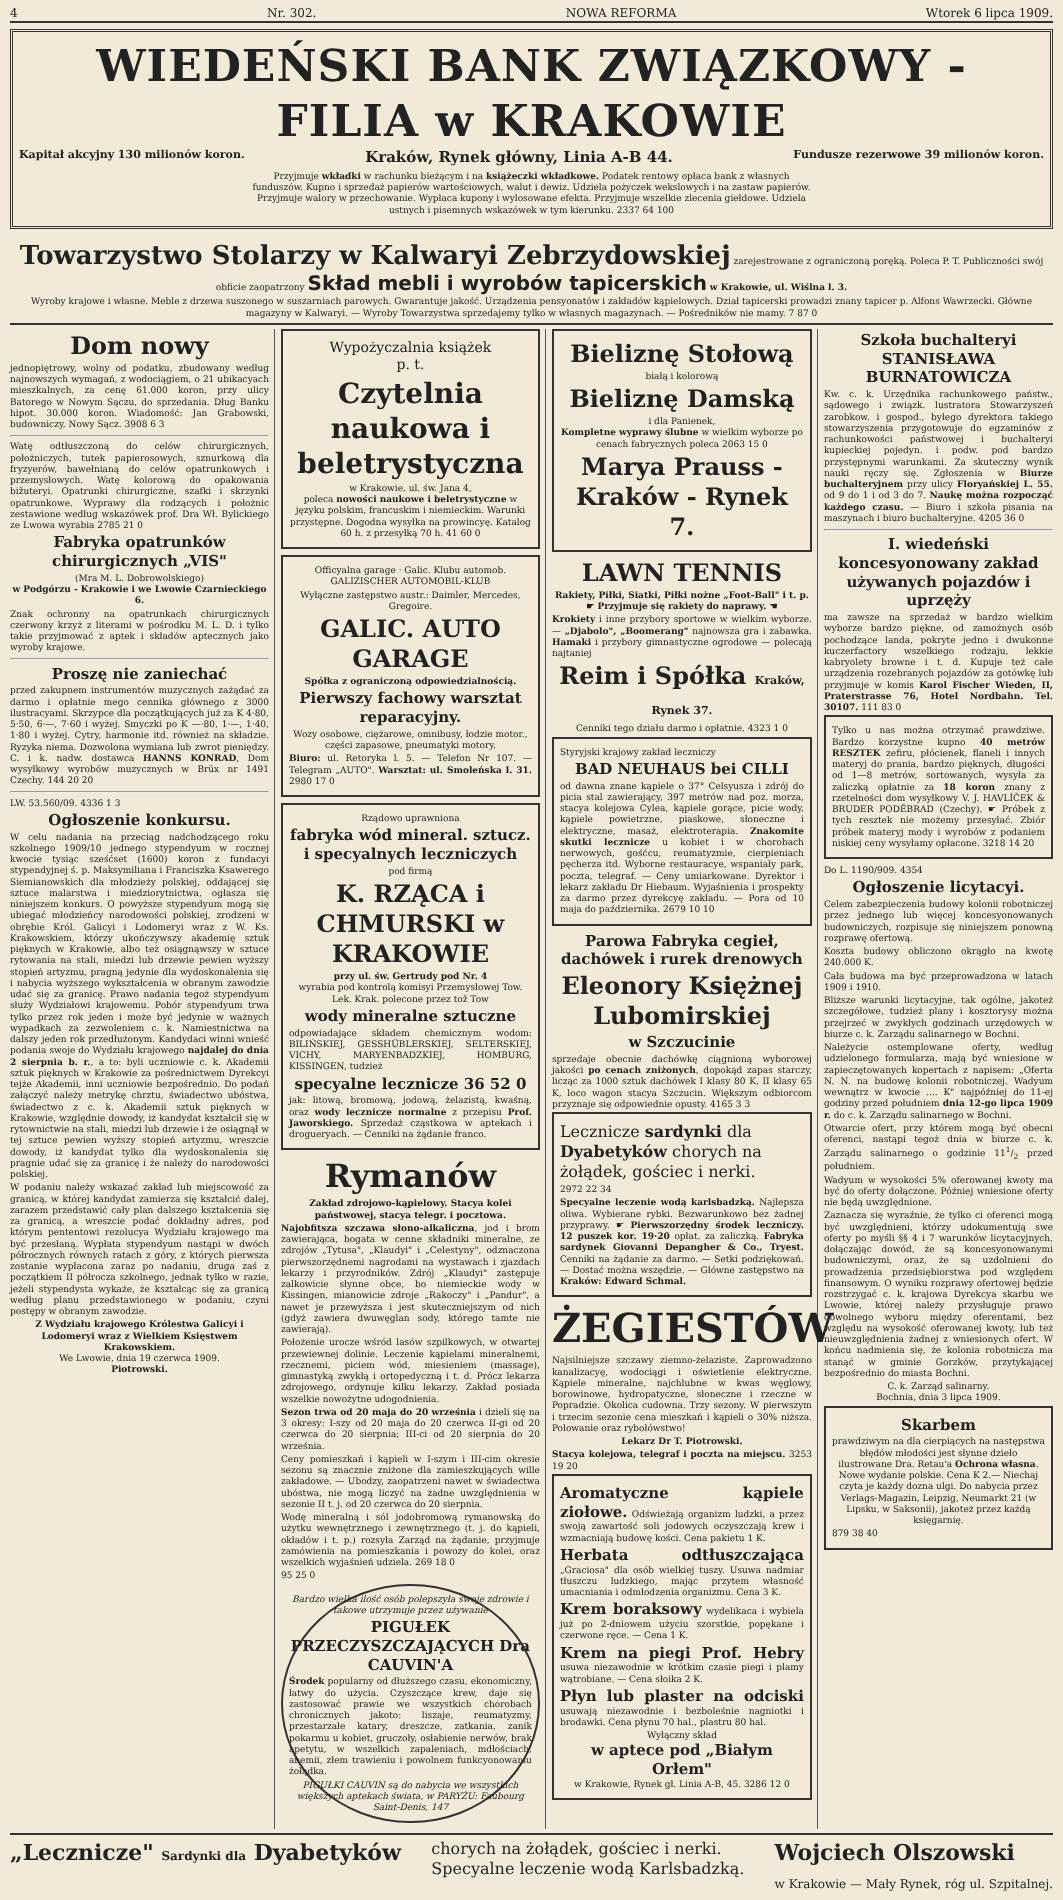4 Nr. 302. NOWA REFORMA Wtorek 6 lipca 1909.
WIEDEŃSKI BANK ZWIĄZKOWY - FILIA w KRAKOWIE
Kapitał akcyjny 130 milionów koron. Kraków, Rynek główny, Linia A-B 44. Fundusze rezerwowe 39 milionów koron.
Przyjmuje wkładki w rachunku bieżącym i na książeczki wkładkowe. Podatek rentowy opłaca bank z własnych funduszów. Kupno i sprzedaż papierów wartościowych, walut i dewiz. Udziela pożyczek wekslowych i na zastaw papierów. Przyjmuje walory w przechowanie. Wypłaca kupony i wylosowane efekta. Przyjmuje wszelkie zlecenia giełdowe. Udziela ustnych i pisemnych wskazówek w tym kierunku. 2337 64 100
Towarzystwo Stolarzy w Kalwaryi Zebrzydowskiej zarejestrowane z ograniczoną poręką. Poleca P. T. Publiczności swój obficie zaopatrzony Skład mebli i wyrobów tapicerskich w Krakowie, ul. Wiślna l. 3.
Wyroby krajowe i własne. Meble z drzewa suszonego w suszarniach parowych. Gwarantuje jakość. Urządzenia pensyonatów i zakładów kąpielowych. Dział tapicerski prowadzi znany tapicer p. Alfons Wawrzecki. Główne magazyny w Kalwaryi. — Wyroby Towarzystwa sprzedajemy tylko w własnych magazynach. — Pośredników nie mamy. 7 87 0
Dom nowy
jednopiętrowy, wolny od podatku, zbudowany według najnowszych wymagań, z wodociągiem, o 21 ubikacyach mieszkalnych, za cenę 61.000 koron, przy ulicy Batorego w Nowym Sączu, do sprzedania. Dług Banku hipot. 30.000 koron. Wiadomość: Jan Grabowski, budowniczy, Nowy Sącz. 3908 6 3
Watę odtłuszczoną do celów chirurgicznych, położniczych, tutek papierosowych, sznurkową dla fryzyerów, bawełnianą do celów opatrunkowych i przemysłowych. Watę kolorową do opakowania bižuteryi. Opatrunki chirurgiczne, szafki i skrzynki opatrunkowe. Wyprawy dla rodzących i położnic zestawione według wskazówek prof. Dra Wł. Bylickiego ze Lwowa wyrabia 2785 21 0
Fabryka opatrunków chirurgicznych „VIS"
(Mra M. L. Dobrowolskiego)
w Podgórzu - Krakowie i we Lwowie Czarnieckiego 6.
Znak ochronny na opatrunkach chirurgicznych czerwony krzyż z literami w pośrodku M. L. D. i tylko takie przyjmować z aptek i składów aptecznych jako wyroby krajowe.
Proszę nie zaniechać
przed zakupnem instrumentów muzycznych zażądać za darmo i opłatnie mego cennika głównego z 3000 ilustracyami. Skrzypce dla początkujących już za K 4·80, 5·50, 6·—, 7·60 i wyżej. Smyczki po K —·80, 1·—, 1·40, 1·80 i wyżej. Cytry, harmonie itd. również na składzie. Ryzyka niema. Dozwolona wymiana lub zwrot pieniędzy. C. i k. nadw. dostawca HANNS KONRAD, Dom wysyłkowy wyrobów muzycznych w Brüx nr 1491 Czechy. 144 20 20
LW. 53.560/09. 4336 1 3
Ogłoszenie konkursu.
W celu nadania na przeciąg nadchodzącego roku szkolnego 1909/10 jednego stypendyum w rocznej kwocie tysiąc sześćset (1600) koron z fundacyi stypendyjnej ś. p. Maksymiliana i Franciszka Ksawerego Siemianowskich dla młodzieży polskiej, oddającej się sztuce malarstwa i miedziorytnictwa, ogłasza się niniejszem konkurs. O powyższe stypendyum mogą się ubiegać młodzieńcy narodowości polskiej, zrodzeni w obrębie Król. Galicyi i Lodomeryi wraz z W. Ks. Krakowskiem, którzy ukończywszy akademię sztuk pięknych w Krakowie, albo też osiągnąwszy w sztuce rytowania na stali, miedzi lub drzewie pewien wyższy stopień artyzmu, pragną jedynie dla wydoskonalenia się i nabycia wyższego wykształcenia w obranym zawodzie udać się za granicę. Prawo nadania tegoż stypendyum służy Wydziałowi krajowemu. Pobór stypendyum trwa tylko przez rok jeden i może być jedynie w ważnych wypadkach za zezwoleniem c. k. Namiestnictwa na dalszy jeden rok przedłużonym. Kandydaci winni wnieść podania swoje do Wydziału krajowego najdalej do dnia 2 sierpnia b. r., a to: byli uczniowie c. k. Akademii sztuk pięknych w Krakowie za pośrednictwem Dyrekcyi tejże Akademii, inni uczniowie bezpośrednio. Do podań załączyć należy metrykę chrztu, świadectwo ubóstwa, świadectwo z c. k. Akademii sztuk pięknych w Krakowie, względnie dowody, iż kandydat kształcił się w rytownictwie na stali, miedzi lub drzewie i że osiągnął w tej sztuce pewien wyższy stopień artyzmu, wreszcie dowody, iż kandydat tylko dla wydoskonalenia się pragnie udać się za granicę i że należy do narodowości polskiej.
W podaniu należy wskazać zakład lub miejscowość za granicą, w której kandydat zamierza się kształcić dalej, zarazem przedstawić cały plan dalszego kształcenia się za granicą, a wreszcie podać dokładny adres, pod którym pententowi rezolucya Wydziału krajowego ma być przesłaną. Wypłata stypendyum nastąpi w dwóch półrocznych równych ratach z góry, z których pierwsza zostanie wypłacona zaraz po nadaniu, druga zaś z początkiem II półrocza szkolnego, jednak tylko w razie, jeżeli stypendysta wykaże, że kształcąc się za granicą według planu przedstawionego w podaniu, czyni postępy w obranym zawodzie.
Z Wydziału krajowego Królestwa Galicyi i Lodomeryi wraz z Wielkiem Księstwem Krakowskiem.
We Lwowie, dnia 19 czerwca 1909.
Piotrowski.
Wypożyczalnia książek
p. t.
Czytelnia naukowa i beletrystyczna
w Krakowie, ul. św. Jana 4,
poleca nowości naukowe i beletrystyczne w języku polskim, francuskim i niemieckim. Warunki przystępne. Dogodna wysyłka na prowincyę. Katalog 60 h. z przesyłką 70 h. 41 60 0
Officyalna garage · Galic. Klubu automob.
GALIZISCHER AUTOMOBIL-KLUB
Wyłączne zastępstwo austr.: Daimler, Mercedes, Gregoire.
GALIC. AUTO GARAGE
Spółka z ograniczoną odpowiedzialnością.
Pierwszy fachowy warsztat reparacyjny.
Wozy osobowe, ciężarowe, omnibusy, łodzie motor., części zapasowe, pneumatyki motory.
Biuro: ul. Retoryka l. 5. — Telefon Nr 107. — Telegram „AUTO". Warsztat: ul. Smoleńska l. 31. 2980 17 0
Rządowo uprawniona
fabryka wód mineral. sztucz. i specyalnych leczniczych
pod firmą
K. RZĄCA i CHMURSKI w KRAKOWIE
przy ul. św. Gertrudy pod Nr. 4
wyrabia pod kontrolą komisyi Przemysłowej Tow. Lek. Krak. polecone przez tož Tow
wody mineralne sztuczne
odpowiadające składem chemicznym wodom: BILIŃSKIEJ, GESSHÜBLERSKIEJ, SELTERSKIEJ, VICHY, MARYENBADZKIEJ, HOMBURG, KISSINGEN, tudzież
specyalne lecznicze 36 52 0
jak: litową, bromową, jodową, żelazistą, kwaśną, oraz wody lecznicze normalne z przepisu Prof. Jaworskiego. Sprzedaż cząstkowa w aptekach i drogueryach. — Cenniki na żądanie franco.
Rymanów
Zakład zdrojowo-kąpielowy. Stacya kolei państwowej, stacya telegr. i pocztowa.
Najobfitsza szczawa słono-alkaliczna, jod i brom zawierająca, bogata w cenne składniki mineralne, ze zdrojów „Tytusa", „Klaudyi" i „Celestyny", odznaczona pierwszorzędnemi nagrodami na wystawach i zjazdach lekarzy i przyrodników. Zdrój „Klaudyi" zastępuje zalkowicie słynne obce, bo niemieckie wody w Kissingen, mianowicie zdroje „Rakoczy" i „Pandur", a nawet je przewyższa i jest skuteczniejszym od nich (gdyż zawiera dwuwęglan sody, którego tamte nie zawierają).
Położenie urocze wśród lasów szpilkowych, w otwartej przewiewnej dolinie. Leczenie kąpielami mineralnemi, rzecznemi, piciem wód, miesieniem (massage), gimnastyką zwykłą i ortopedyczną i t. d. Prócz lekarza zdrojowego, ordynuje kilku lekarzy. Zakład posiada wszelkie nowożytne udogodnienia.
Sezon trwa od 20 maja do 20 września i dzieli się na 3 okresy: I-szy od 20 maja do 20 czerwca II-gi od 20 czerwca do 20 sierpnia; III-ci od 20 sierpnia do 20 września.
Ceny pomieszkań i kąpieli w I-szym i III-cim okresie sezonu są znacznie zniżone dla zamieszkujących wille zakładowe. — Ubodzy, zaopatrzeni nawet w świadectwa ubóstwa, nie mogą liczyć na żadne uwzględnienia w sezonie II t. j. od 20 czerwca do 20 sierpnia.
Wodę mineralną i sól jodobromową rymanowską do użytku wewnętrznego i zewnętrznego (t. j. do kąpieli, okładów i t. p.) rozsyła Zarząd na żądanie, przyjmuje zamówienia na pomieszkania i powozy do kolei, oraz wszelkich wyjaśnień udziela. 269 18 0
95 25 0
Bardzo wielka ilość osób polepszyła swoje zdrowie i takowe utrzymuje przez używanie
PIGUŁEK PRZECZYSZCZAJĄCYCH Dra CAUVIN'A
Środek popularny od dłuższego czasu, ekonomiczny, łatwy do użycia. Czyszczące krew, daje się zastosować prawie we wszystkich chorobach chronicznych jakoto: liszaje, reumatyzmy, przestarzałe katary, dreszcze, zatkania, zanik pokarmu u kobiet, gruczoły, osłabienie nerwów, brak apetytu, w wszelkich zapaleniach, mdłościach, anemii, złem trawieniu i powolnem funkcyonowaniu żołądka.
PIGUŁKI CAUVIN są do nabycia we wszystkich większych aptekach świata, w PARYŻU: Faubourg Saint-Denis, 147
Bieliznę Stołową
białą i kolorową
Bieliznę Damską
i dla Panienek,
Kompletne wyprawy ślubne w wielkim wyborze po cenach fabrycznych poleca 2063 15 0
Marya Prauss - Kraków - Rynek 7.
LAWN TENNIS
Rakiety, Piłki, Siatki, Piłki nożne „Foot-Ball" i t. p.
☛ Przyjmuje się rakiety do naprawy. ☚
Krokiety i inne przybory sportowe w wielkim wyborze. — „Djabolo", „Boomerang" najnowsza gra i zabawka. Hamaki i przybory gimnastyczne ogrodowe — polecają najtaniej
Reim i Spółka Kraków, Rynek 37.
Cenniki tego działu darmo i opłatnie. 4323 1 0
Styryjski krajowy zakład leczniczy
BAD NEUHAUS bei CILLI
od dawna znane kąpiele o 37° Celsyusza i zdrój do picia stal zawierający, 397 metrów nad poz. morza, stacya kolejowa Cylea, kąpiele gorące, picie wody, kąpiele powietrzne, piaskowe, słoneczne i elektryczne, masaż, elektroterapia. Znakomite skutki lecznicze u kobiet i w chorobach nerwowych, gośćcu, reumatyzmie, cierpieniach pęcherza itd. Wyborne restauracye, wspaniały park, poczta, telegraf. — Ceny umiarkowane. Dyrektor i lekarz zakładu Dr Hiebaum. Wyjaśnienia i prospekty za darmo przez dyrekcyę zakładu. — Pora od 10 maja do października. 2679 10 10
Parowa Fabryka cegieł, dachówek i rurek drenowych
Eleonory Księżnej Lubomirskiej
w Szczucinie
sprzedaje obecnie dachówkę ciągnioną wyborowej jakości po cenach zniżonych, dopokąd zapas starczy, licząc za 1000 sztuk dachówek I klasy 80 K, II klasy 65 K, loco wagon stacya Szczucin. Większym odbiorcom przyznaje się odpowiednie opusty. 4165 3 3
Lecznicze sardynki dla Dyabetyków chorych na żołądek, gościec i nerki.
2972 22 34
Specyalne leczenie wodą karlsbadzką. Najlepsza oliwa. Wybierane rybki. Bezwarunkowo bez żadnej przyprawy. ☛ Pierwszorzędny środek leczniczy. 12 puszek kor. 19·20 opłat. za zaliczką. Fabryka sardynek Giovanni Depangher & Co., Tryest. Cenniki na żądanie za darmo. — Setki podziękowań. — Dostać można wszędzie. — Główne zastępstwo na Kraków: Edward Schmal.
ŻEGIESTÓW
Najsilniejsze szczawy ziemno-żelaziste. Zaprowadzono kanalizacyę, wodociągi i oświetlenie elektryczne. Kąpiele mineralne, najchlubne w kwas węglowy, borowinowe, hydropatyczne, słoneczne i rzeczne w Popradzie. Okolica cudowna. Trzy sezony. W pierwszym i trzecim sezonie cena mieszkań i kąpieli o 30% niższa. Polowanie oraz rybołówstwo!
Lekarz Dr T. Piotrowski.
Stacya kolejowa, telegraf i poczta na miejscu. 3253 19 20
Aromatyczne kąpiele ziołowe. Odświeżają organizm ludzki, a przez swoją zawartość soli jodowych oczyszczają krew i wzmacniają budowę kości. Cena pakietu 1 K.
Herbata odtłuszczająca „Graciosa" dla osób wielkiej tuszy. Usuwa nadmiar tłuszczu ludzkiego, mając przytem własność umacniania i odmłodzenia organizmu. Cena 3 K.
Krem boraksowy wydelikaca i wybiela już po 2-dniowem użyciu szorstkie, popękane i czerwone ręce. — Cena 1 K.
Krem na piegi Prof. Hebry usuwa niezawodnie w krótkim czasie piegi i plamy wątrobiane. — Cena słoika 2 K.
Płyn lub plaster na odciski usuwają niezawodnie i bezboleśnie nagniotki i brodawki. Cena płynu 70 hal., plastru 80 hal.
Wyłączny skład
w aptece pod „Białym Orłem"
w Krakowie, Rynek gł. Linia A-B, 45. 3286 12 0
Szkoła buchalteryi STANISŁAWA BURNATOWICZA
Kw. c. k. Urzędnika rachunkowego państw., sądowego i związk. lustratora Stowarzyszeń zarobkow. i gospod., byłego dyrektora takiego stowarzyszenia przygotowuje do egzaminów z rachunkowości państwowej i buchalteryi kupieckiej pojedyn. i podw. pod bardzo przystępnymi warunkami. Za skuteczny wynik nauki ręczy się. Zgłoszenia w Biurze buchalteryjnem przy ulicy Floryańskiej L. 55. od 9 do 1 i od 3 do 7. Naukę można rozpocząć każdego czasu. — Biuro i szkoła pisania na maszynach i biuro buchalteryjne. 4205 36 0
I. wiedeński koncesyonowany zakład używanych pojazdów i uprzęży
ma zawsze na sprzedaż w bardzo wielkim wyborze bardzo piękne, od zamożnych osób pochodzące landa, pokryte jedno i dwukonne kuczerfactory wszelkiego rodzaju, lekkie kabryolety browne i t. d. Kupuje też całe urządzenia rozebranych pojazdów za gotówkę lub przyjmuje w komis Karol Fischer Wieden, II, Praterstrasse 76, Hotel Nordbahn. Tel. 30107. 111 83 0
Tylko u nas można otrzymać prawdziwe. Bardzo korzystne kupno 40 metrów RESZTEK zefiru, płócienek, flaneli i innych materyj do prania, bardzo pięknych, długości od 1—8 metrów, sortowanych, wysyła za zaliczką opłatnie za 18 koron znany z rzetelności dom wysyłkowy V. J. HAVLÍČEK & BRUDER PODĚBRAD (Czechy). ☛ Próbek z tych resztek nie możemy przesyłać. Zbiór próbek materyj mody i wyrobów z podaniem niskiej ceny wysyłamy opłacone. 3218 14 20
Do L. 1190/909. 4354
Ogłoszenie licytacyi.
Celem zabezpieczenia budowy kolonii robotniczej przez jednego lub więcej koncesyonowanych budowniczych, rozpisuje się niniejszem ponowną rozprawę ofertową.
Koszta budowy obliczono okrągło na kwotę 240.000 K.
Cała budowa ma być przeprowadzona w latach 1909 i 1910.
Bliższe warunki licytacyjne, tak ogólne, jakoteż szczegółowe, tudzież plany i kosztorysy można przejrzeć w zwykłych godzinach urzędowych w biurze c. k. Zarządu salinarnego w Bochni.
Należycie ostemplowane oferty, według udzielonego formularza, mają być wniesione w zapieczętowanych kopertach z napisem: „Oferta N. N. na budowę kolonii robotniczej. Wadyum wewnątrz w kwocie .... K" najpóźniej do 11-ej godziny przed południem dnia 12-go lipca 1909 r. do c. k. Zarządu salinarnego w Bochni.
Otwarcie ofert, przy którem mogą być obecni oferenci, nastąpi tegoż dnia w biurze c. k. Zarządu salinarnego o godzinie 111/2 przed południem.
Wadyum w wysokości 5% oferowanej kwoty ma być do oferty dołączone. Później wniesione oferty nie będą uwzględnione.
Zaznacza się wyraźnie, że tylko ci oferenci mogą być uwzględnieni, którzy udokumentują swe oferty po myśli §§ 4 i 7 warunków licytacyjnych, dołączając dowód, że są koncesyonowanymi budowniczymi, oraz, że są uzdolnieni do prowadzenia przedsiębiorstwa pod względem finansowym. O wyniku rozprawy ofertowej będzie rozstrzygać c. k. krajowa Dyrekcya skarbu we Lwowie, której należy przysługuje prawo dowolnego wyboru między oferentami, bez względu na wysokość oferowanej kwoty, lub też nieuwzględnienia żadnej z wniesionych ofert. W końcu nadmienia się, że kolonia robotnicza ma stanąć w gminie Gorzków, przytykającej bezpośrednio do miasta Bochni.
C. k. Zarząd salinarny.
Bochnia, dnia 3 lipca 1909.
Skarbem
prawdziwym na dla cierpiących na następstwa błędów młodości jest słynne dzieło ilustrowane Dra. Retau'a Ochrona własna. Nowe wydanie polskie. Cena K 2.— Niechaj czyta je każdy dozna ulgi. Do nabycia przez Verlags-Magazin, Leipzig, Neumarkt 21 (w Lipsku, w Saksonii), jakoteż przez każdą księgarnię.
879 38 40
„Lecznicze" Sardynki dla Dyabetyków chorych na żołądek, gościec i nerki.
Specyalne leczenie wodą Karlsbadzką. Wojciech Olszowski
w Krakowie — Mały Rynek, róg ul. Szpitalnej.